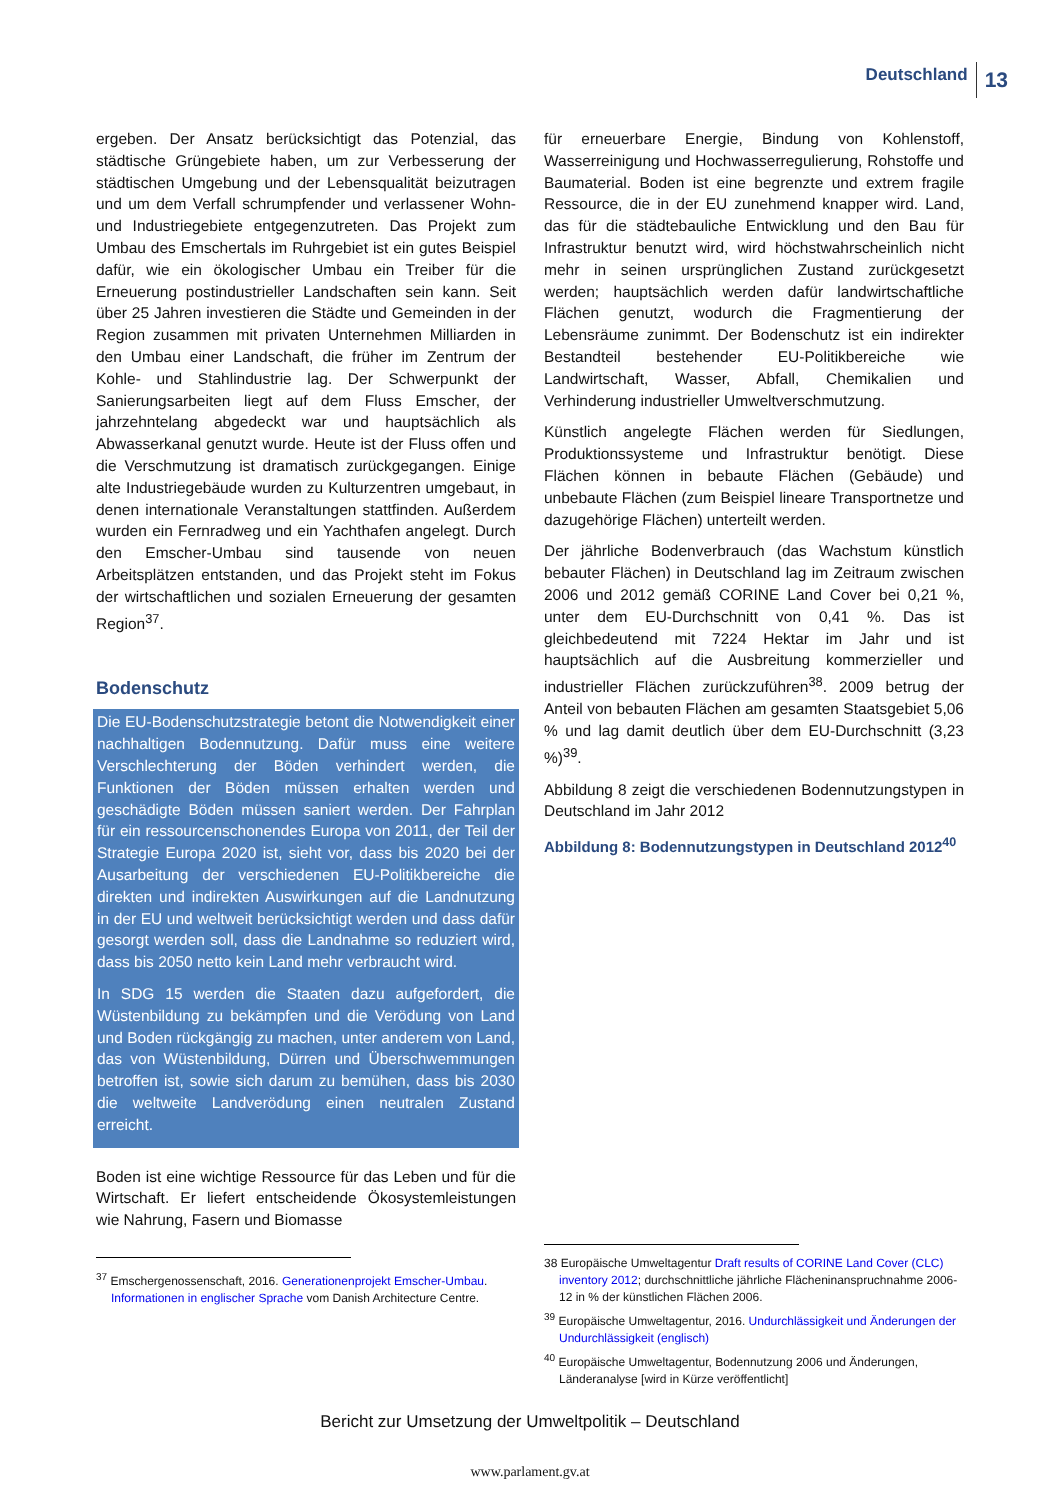Deutschland 13
ergeben. Der Ansatz berücksichtigt das Potenzial, das städtische Grüngebiete haben, um zur Verbesserung der städtischen Umgebung und der Lebensqualität beizutragen und um dem Verfall schrumpfender und verlassener Wohn- und Industriegebiete entgegenzutreten. Das Projekt zum Umbau des Emschertals im Ruhrgebiet ist ein gutes Beispiel dafür, wie ein ökologischer Umbau ein Treiber für die Erneuerung postindustrieller Landschaften sein kann. Seit über 25 Jahren investieren die Städte und Gemeinden in der Region zusammen mit privaten Unternehmen Milliarden in den Umbau einer Landschaft, die früher im Zentrum der Kohle- und Stahlindustrie lag. Der Schwerpunkt der Sanierungsarbeiten liegt auf dem Fluss Emscher, der jahrzehntelang abgedeckt war und hauptsächlich als Abwasserkanal genutzt wurde. Heute ist der Fluss offen und die Verschmutzung ist dramatisch zurückgegangen. Einige alte Industriegebäude wurden zu Kulturzentren umgebaut, in denen internationale Veranstaltungen stattfinden. Außerdem wurden ein Fernradweg und ein Yachthafen angelegt. Durch den Emscher-Umbau sind tausende von neuen Arbeitsplätzen entstanden, und das Projekt steht im Fokus der wirtschaftlichen und sozialen Erneuerung der gesamten Region<sup>37</sup>.
Bodenschutz
Die EU-Bodenschutzstrategie betont die Notwendigkeit einer nachhaltigen Bodennutzung. Dafür muss eine weitere Verschlechterung der Böden verhindert werden, die Funktionen der Böden müssen erhalten werden und geschädigte Böden müssen saniert werden. Der Fahrplan für ein ressourcenschonendes Europa von 2011, der Teil der Strategie Europa 2020 ist, sieht vor, dass bis 2020 bei der Ausarbeitung der verschiedenen EU-Politikbereiche die direkten und indirekten Auswirkungen auf die Landnutzung in der EU und weltweit berücksichtigt werden und dass dafür gesorgt werden soll, dass die Landnahme so reduziert wird, dass bis 2050 netto kein Land mehr verbraucht wird.
In SDG 15 werden die Staaten dazu aufgefordert, die Wüstenbildung zu bekämpfen und die Verödung von Land und Boden rückgängig zu machen, unter anderem von Land, das von Wüstenbildung, Dürren und Überschwemmungen betroffen ist, sowie sich darum zu bemühen, dass bis 2030 die weltweite Landverödung einen neutralen Zustand erreicht.
Boden ist eine wichtige Ressource für das Leben und für die Wirtschaft. Er liefert entscheidende Ökosystemleistungen wie Nahrung, Fasern und Biomasse
<sup>37</sup> Emschergenossenschaft, 2016. Generationenprojekt Emscher-Umbau. Informationen in englischer Sprache vom Danish Architecture Centre.
für erneuerbare Energie, Bindung von Kohlenstoff, Wasserreinigung und Hochwasserregulierung, Rohstoffe und Baumaterial. Boden ist eine begrenzte und extrem fragile Ressource, die in der EU zunehmend knapper wird. Land, das für die städtebauliche Entwicklung und den Bau für Infrastruktur benutzt wird, wird höchstwahrscheinlich nicht mehr in seinen ursprünglichen Zustand zurückgesetzt werden; hauptsächlich werden dafür landwirtschaftliche Flächen genutzt, wodurch die Fragmentierung der Lebensräume zunimmt. Der Bodenschutz ist ein indirekter Bestandteil bestehender EU-Politikbereiche wie Landwirtschaft, Wasser, Abfall, Chemikalien und Verhinderung industrieller Umweltverschmutzung.
Künstlich angelegte Flächen werden für Siedlungen, Produktionssysteme und Infrastruktur benötigt. Diese Flächen können in bebaute Flächen (Gebäude) und unbebaute Flächen (zum Beispiel lineare Transportnetze und dazugehörige Flächen) unterteilt werden.
Der jährliche Bodenverbrauch (das Wachstum künstlich bebauter Flächen) in Deutschland lag im Zeitraum zwischen 2006 und 2012 gemäß CORINE Land Cover bei 0,21 %, unter dem EU-Durchschnitt von 0,41 %. Das ist gleichbedeutend mit 7224 Hektar im Jahr und ist hauptsächlich auf die Ausbreitung kommerzieller und industrieller Flächen zurückzuführen<sup>38</sup>. 2009 betrug der Anteil von bebauten Flächen am gesamten Staatsgebiet 5,06 % und lag damit deutlich über dem EU-Durchschnitt (3,23 %)<sup>39</sup>.
Abbildung 8 zeigt die verschiedenen Bodennutzungstypen in Deutschland im Jahr 2012
Abbildung 8: Bodennutzungstypen in Deutschland 2012<sup>40</sup>
38 Europäische Umweltagentur Draft results of CORINE Land Cover (CLC) inventory 2012; durchschnittliche jährliche Flächeninanspruchnahme 2006-12 in % der künstlichen Flächen 2006.
<sup>39</sup> Europäische Umweltagentur, 2016. Undurchlässigkeit und Änderungen der Undurchlässigkeit (englisch)
<sup>40</sup> Europäische Umweltagentur, Bodennutzung 2006 und Änderungen, Länderanalyse [wird in Kürze veröffentlicht]
Bericht zur Umsetzung der Umweltpolitik – Deutschland
www.parlament.gv.at